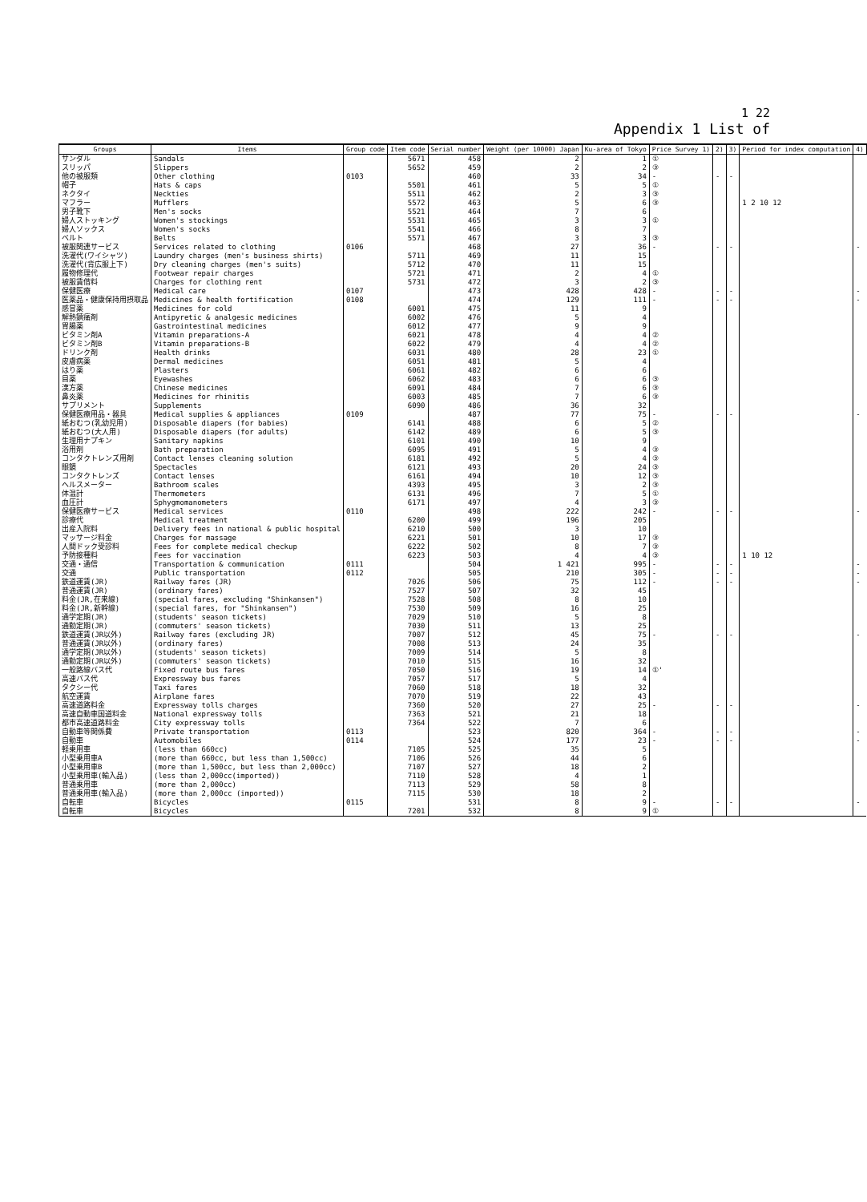1 22
Appendix 1 List of
| Groups | Items | Group code | Item code | Serial number | Weight (per 10000) Japan | Ku-area of Tokyo | Price Survey 1) | 2) | 3) | Period for index computation | 4) |
| --- | --- | --- | --- | --- | --- | --- | --- | --- | --- | --- | --- |
| サンダル | Sandals | | 5671 | 458 | 2 | 1 | ① | | | | |
| スリッパ | Slippers | | 5652 | 459 | 2 | 2 | ③ | | | | |
| 他の被服類 | Other clothing | 0103 | | 460 | 33 | 34 | - | - | - | | |
| 帽子 | Hats & caps | | 5501 | 461 | 5 | 5 | ① | | | | |
| ネクタイ | Neckties | | 5511 | 462 | 2 | 3 | ③ | | | | |
| マフラー | Mufflers | | 5572 | 463 | 5 | 6 | ③ | | | 1 2 10 12 | |
| 男子靴下 | Men's socks | | 5521 | 464 | 7 | 6 | | | | | |
| 婦人ストッキング | Women's stockings | | 5531 | 465 | 3 | 3 | ① | | | | |
| 婦人ソックス | Women's socks | | 5541 | 466 | 8 | 7 | | | | | |
| ベルト | Belts | | 5571 | 467 | 3 | 3 | ③ | | | | |
| 被服関連サービス | Services related to clothing | 0106 | | 468 | 27 | 36 | - | - | - | | - |
| 洗濯代(ワイシャツ) | Laundry charges (men's business shirts) | | 5711 | 469 | 11 | 15 | | | | | |
| 洗濯代(背広服上下) | Dry cleaning charges (men's suits) | | 5712 | 470 | 11 | 15 | | | | | |
| 履物修理代 | Footwear repair charges | | 5721 | 471 | 2 | 4 | ① | | | | |
| 被服賃借料 | Charges for clothing rent | | 5731 | 472 | 3 | 2 | ③ | | | | |
| 保健医療 | Medical care | 0107 | | 473 | 428 | 428 | - | - | - | | - |
| 医薬品・健康保持用摂取品 | Medicines & health fortification | 0108 | | 474 | 129 | 111 | - | - | - | | - |
| 感冒薬 | Medicines for cold | | 6001 | 475 | 11 | 9 | | | | | |
| 解熱鎮痛剤 | Antipyretic & analgesic medicines | | 6002 | 476 | 5 | 4 | | | | | |
| 胃腸薬 | Gastrointestinal medicines | | 6012 | 477 | 9 | 9 | | | | | |
| ビタミン剤A | Vitamin preparations-A | | 6021 | 478 | 4 | 4 | ② | | | | |
| ビタミン剤B | Vitamin preparations-B | | 6022 | 479 | 4 | 4 | ② | | | | |
| ドリンク剤 | Health drinks | | 6031 | 480 | 28 | 23 | ① | | | | |
| 皮膚病薬 | Dermal medicines | | 6051 | 481 | 5 | 4 | | | | | |
| はり薬 | Plasters | | 6061 | 482 | 6 | 6 | | | | | |
| 目薬 | Eyewashes | | 6062 | 483 | 6 | 6 | ③ | | | | |
| 漢方薬 | Chinese medicines | | 6091 | 484 | 7 | 6 | ③ | | | | |
| 鼻炎薬 | Medicines for rhinitis | | 6003 | 485 | 7 | 6 | ③ | | | | |
| サプリメント | Supplements | | 6090 | 486 | 36 | 32 | | | | | |
| 保健医療用品・器具 | Medical supplies & appliances | 0109 | | 487 | 77 | 75 | - | - | - | | - |
| 紙おむつ(乳幼児用) | Disposable diapers (for babies) | | 6141 | 488 | 6 | 5 | ② | | | | |
| 紙おむつ(大人用) | Disposable diapers (for adults) | | 6142 | 489 | 6 | 5 | ③ | | | | |
| 生理用ナプキン | Sanitary napkins | | 6101 | 490 | 10 | 9 | | | | | |
| 浴用剤 | Bath preparation | | 6095 | 491 | 5 | 4 | ③ | | | | |
| コンタクトレンズ用剤 | Contact lenses cleaning solution | | 6181 | 492 | 5 | 4 | ③ | | | | |
| 眼鏡 | Spectacles | | 6121 | 493 | 20 | 24 | ③ | | | | |
| コンタクトレンズ | Contact lenses | | 6161 | 494 | 10 | 12 | ③ | | | | |
| ヘルスメーター | Bathroom scales | | 4393 | 495 | 3 | 2 | ③ | | | | |
| 体温計 | Thermometers | | 6131 | 496 | 7 | 5 | ① | | | | |
| 血圧計 | Sphygmomanometers | | 6171 | 497 | 4 | 3 | ③ | | | | |
| 保健医療サービス | Medical services | 0110 | | 498 | 222 | 242 | - | - | - | | - |
| 診療代 | Medical treatment | | 6200 | 499 | 196 | 205 | | | | | |
| 出産入院料 | Delivery fees in national & public hospital | | 6210 | 500 | 3 | 10 | | | | | |
| マッサージ料金 | Charges for massage | | 6221 | 501 | 10 | 17 | ③ | | | | |
| 人間ドック受診料 | Fees for complete medical checkup | | 6222 | 502 | 8 | 7 | ③ | | | | |
| 予防接種料 | Fees for vaccination | | 6223 | 503 | 4 | 4 | ③ | | | 1 10 12 | |
| 交通・通信 | Transportation & communication | 0111 | | 504 | 1 421 | 995 | - | - | - | | - |
| 交通 | Public transportation | 0112 | | 505 | 210 | 305 | - | - | - | | - |
| 鉄道運賃(JR) | Railway fares (JR) | | 7026 | 506 | 75 | 112 | - | - | - | | - |
| 普通運賃(JR) | (ordinary fares) | | 7527 | 507 | 32 | 45 | | | | | |
| 料金(JR,在来線) | (special fares, excluding "Shinkansen") | | 7528 | 508 | 8 | 10 | | | | | |
| 料金(JR,新幹線) | (special fares, for "Shinkansen") | | 7530 | 509 | 16 | 25 | | | | | |
| 通学定期(JR) | (students' season tickets) | | 7029 | 510 | 5 | 8 | | | | | |
| 通勤定期(JR) | (commuters' season tickets) | | 7030 | 511 | 13 | 25 | | | | | |
| 鉄道運賃(JR以外) | Railway fares (excluding JR) | | 7007 | 512 | 45 | 75 | - | - | - | | - |
| 普通運賃(JR以外) | (ordinary fares) | | 7008 | 513 | 24 | 35 | | | | | |
| 通学定期(JR以外) | (students' season tickets) | | 7009 | 514 | 5 | 8 | | | | | |
| 通勤定期(JR以外) | (commuters' season tickets) | | 7010 | 515 | 16 | 32 | | | | | |
| 一般路線バス代 | Fixed route bus fares | | 7050 | 516 | 19 | 14 | ①' | | | | |
| 高速バス代 | Expressway bus fares | | 7057 | 517 | 5 | 4 | | | | | |
| タクシー代 | Taxi fares | | 7060 | 518 | 18 | 32 | | | | | |
| 航空運賃 | Airplane fares | | 7070 | 519 | 22 | 43 | | | | | |
| 高速道路料金 | Expressway tolls charges | | 7360 | 520 | 27 | 25 | - | - | - | | - |
| 高速自動車国道料金 | National expressway tolls | | 7363 | 521 | 21 | 18 | | | | | |
| 都市高速道路料金 | City expressway tolls | | 7364 | 522 | 7 | 6 | | | | | |
| 自動車等関係費 | Private transportation | 0113 | | 523 | 820 | 364 | - | - | - | | - |
| 自動車 | Automobiles | 0114 | | 524 | 177 | 23 | - | - | - | | - |
| 軽乗用車 | (less than 660cc) | | 7105 | 525 | 35 | 5 | | | | | |
| 小型乗用車A | (more than 660cc, but less than 1,500cc) | | 7106 | 526 | 44 | 6 | | | | | |
| 小型乗用車B | (more than 1,500cc, but less than 2,000cc) | | 7107 | 527 | 18 | 2 | | | | | |
| 小型乗用車(輸入品) | (less than 2,000cc(imported)) | | 7110 | 528 | 4 | 1 | | | | | |
| 普通乗用車 | (more than 2,000cc) | | 7113 | 529 | 58 | 8 | | | | | |
| 普通乗用車(輸入品) | (more than 2,000cc (imported)) | | 7115 | 530 | 18 | 2 | | | | | |
| 自転車 | Bicycles | 0115 | | 531 | 8 | 9 | - | - | - | | - |
| 自転車 | Bicycles | | 7201 | 532 | 8 | 9 | ① | | | | |